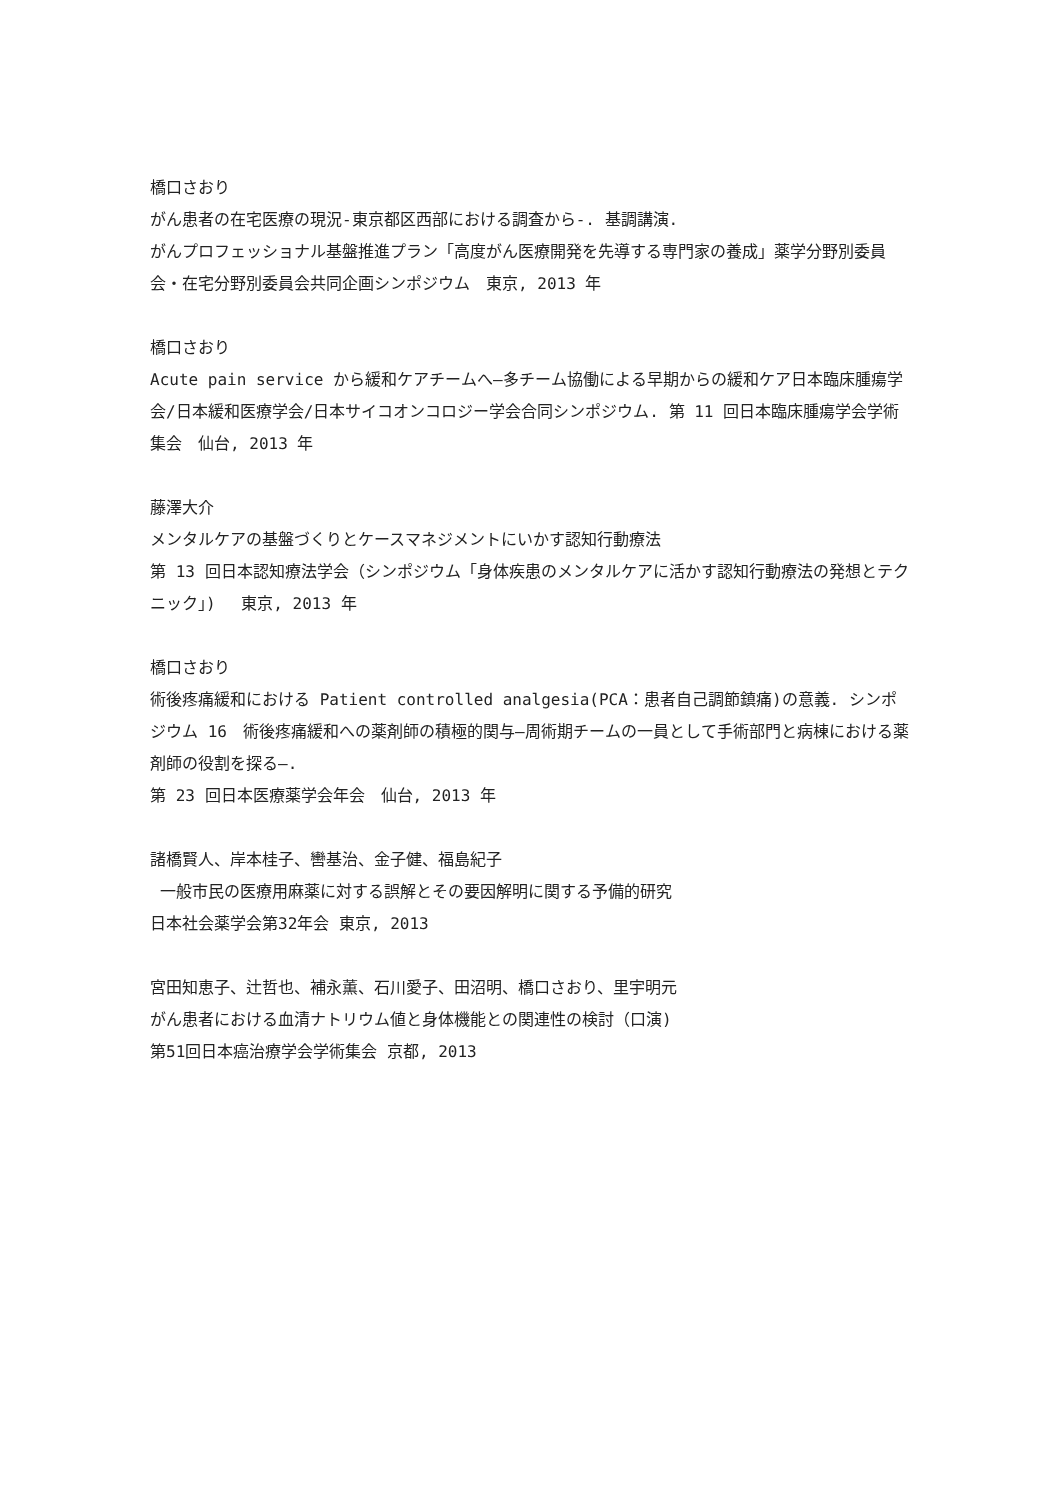橋口さおり
がん患者の在宅医療の現況-東京都区西部における調査から-. 基調講演.
がんプロフェッショナル基盤推進プラン「高度がん医療開発を先導する専門家の養成」薬学分野別委員会・在宅分野別委員会共同企画シンポジウム　東京, 2013 年
橋口さおり
Acute pain service から緩和ケアチームへ—多チーム協働による早期からの緩和ケア日本臨床腫瘍学会/日本緩和医療学会/日本サイコオンコロジー学会合同シンポジウム. 第 11 回日本臨床腫瘍学会学術集会　仙台, 2013 年
藤澤大介
メンタルケアの基盤づくりとケースマネジメントにいかす認知行動療法
第 13 回日本認知療法学会（シンポジウム「身体疾患のメンタルケアに活かす認知行動療法の発想とテクニック」)　 東京, 2013 年
橋口さおり
術後疼痛緩和における Patient controlled analgesia(PCA：患者自己調節鎮痛)の意義. シンポジウム 16　術後疼痛緩和への薬剤師の積極的関与—周術期チームの一員として手術部門と病棟における薬剤師の役割を探る—.
第 23 回日本医療薬学会年会　仙台, 2013 年
諸橋賢人、岸本桂子、轡基治、金子健、福島紀子
一般市民の医療用麻薬に対する誤解とその要因解明に関する予備的研究
日本社会薬学会第32年会 東京, 2013
宮田知恵子、辻哲也、補永薫、石川愛子、田沼明、橋口さおり、里宇明元
がん患者における血清ナトリウム値と身体機能との関連性の検討（口演)
第51回日本癌治療学会学術集会 京都, 2013